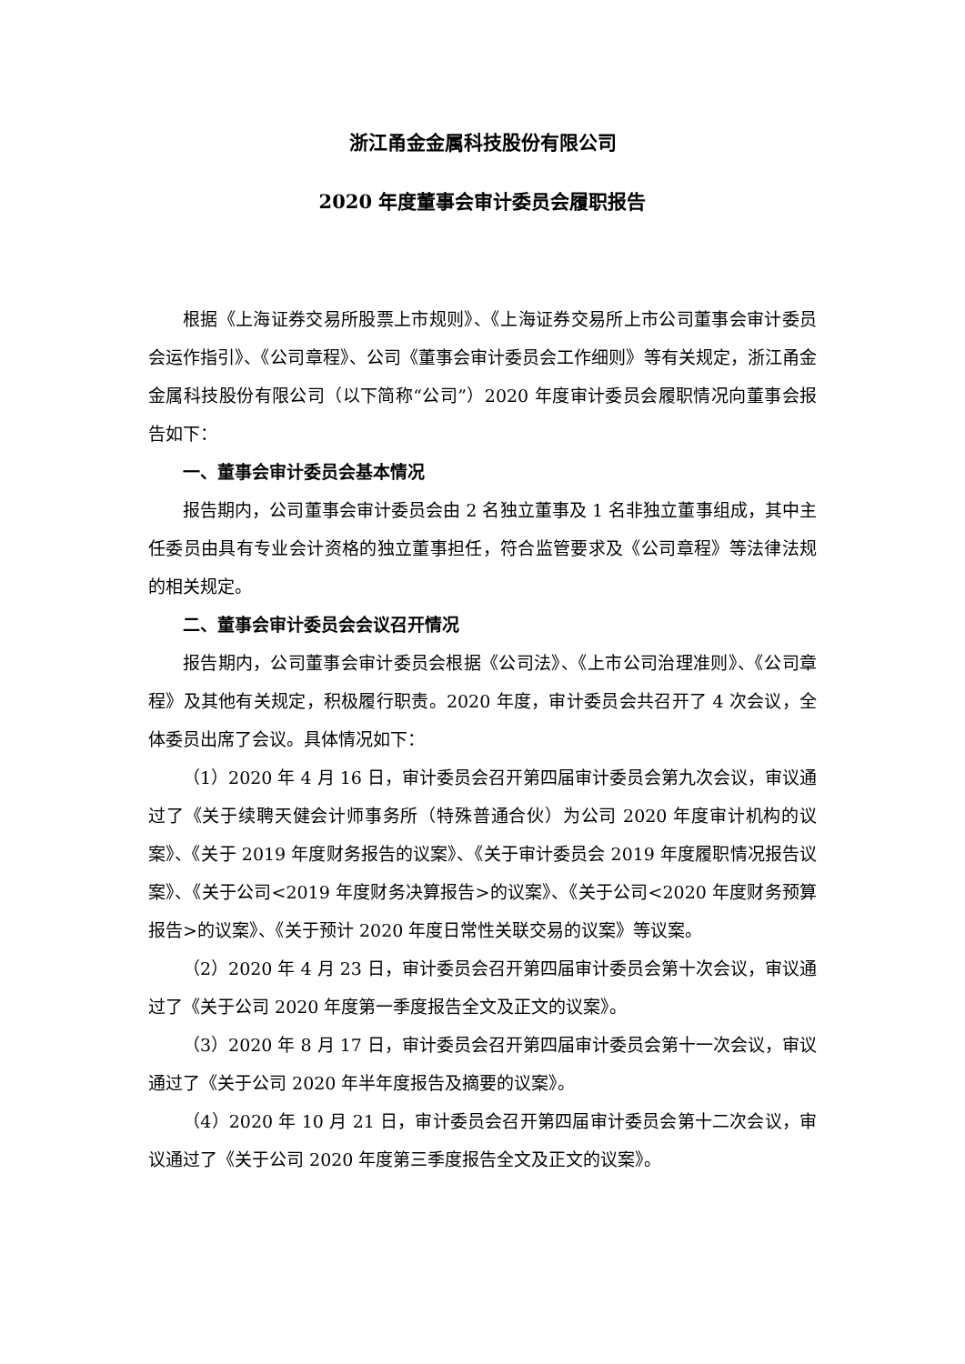浙江甬金金属科技股份有限公司
2020 年度董事会审计委员会履职报告
根据《上海证券交易所股票上市规则》、《上海证券交易所上市公司董事会审计委员会运作指引》、《公司章程》、公司《董事会审计委员会工作细则》等有关规定，浙江甬金金属科技股份有限公司（以下简称“公司”）2020 年度审计委员会履职情况向董事会报告如下：
一、董事会审计委员会基本情况
报告期内，公司董事会审计委员会由 2 名独立董事及 1 名非独立董事组成，其中主任委员由具有专业会计资格的独立董事担任，符合监管要求及《公司章程》等法律法规的相关规定。
二、董事会审计委员会会议召开情况
报告期内，公司董事会审计委员会根据《公司法》、《上市公司治理准则》、《公司章程》及其他有关规定，积极履行职责。2020 年度，审计委员会共召开了 4 次会议，全体委员出席了会议。具体情况如下：
（1）2020 年 4 月 16 日，审计委员会召开第四届审计委员会第九次会议，审议通过了《关于续聘天健会计师事务所（特殊普通合伙）为公司 2020 年度审计机构的议案》、《关于 2019 年度财务报告的议案》、《关于审计委员会 2019 年度履职情况报告议案》、《关于公司<2019 年度财务决算报告>的议案》、《关于公司<2020 年度财务预算报告>的议案》、《关于预计 2020 年度日常性关联交易的议案》等议案。
（2）2020 年 4 月 23 日，审计委员会召开第四届审计委员会第十次会议，审议通过了《关于公司 2020 年度第一季度报告全文及正文的议案》。
（3）2020 年 8 月 17 日，审计委员会召开第四届审计委员会第十一次会议，审议通过了《关于公司 2020 年半年度报告及摘要的议案》。
（4）2020 年 10 月 21 日，审计委员会召开第四届审计委员会第十二次会议，审议通过了《关于公司 2020 年度第三季度报告全文及正文的议案》。